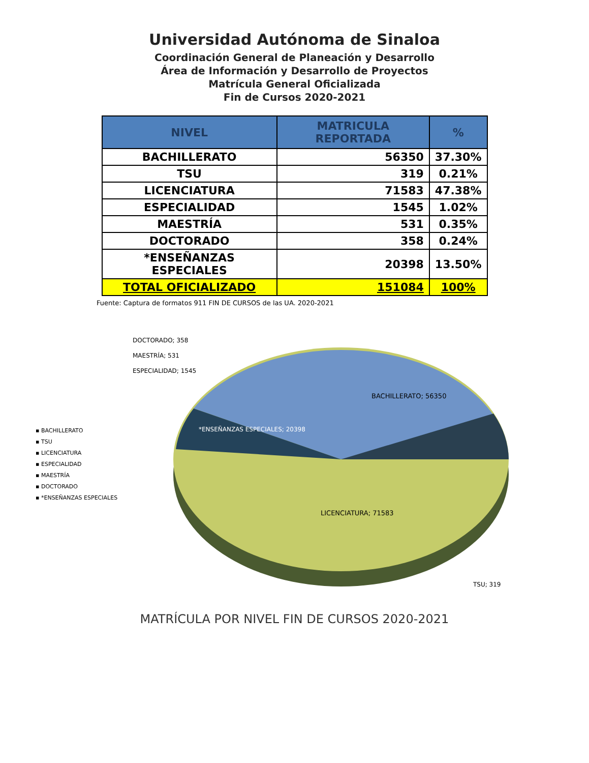Universidad Autónoma de Sinaloa
Coordinación General de Planeación y Desarrollo
Área de Información y Desarrollo de Proyectos
Matrícula General Oficializada
Fin de Cursos 2020-2021
| NIVEL | MATRICULA REPORTADA | % |
| --- | --- | --- |
| BACHILLERATO | 56350 | 37.30% |
| TSU | 319 | 0.21% |
| LICENCIATURA | 71583 | 47.38% |
| ESPECIALIDAD | 1545 | 1.02% |
| MAESTRÍA | 531 | 0.35% |
| DOCTORADO | 358 | 0.24% |
| *ENSEÑANZAS ESPECIALES | 20398 | 13.50% |
| TOTAL OFICIALIZADO | 151084 | 100% |
Fuente: Captura de formatos 911 FIN DE CURSOS de las UA. 2020-2021
▪ BACHILLERATO
▪ TSU
▪ LICENCIATURA
▪ ESPECIALIDAD
▪ MAESTRÍA
▪ DOCTORADO
▪ *ENSEÑANZAS ESPECIALES
BACHILLERATO; 56350
LICENCIATURA; 71583
*ENSEÑANZAS ESPECIALES; 20398
TSU; 319
DOCTORADO; 358
MAESTRÍA; 531
ESPECIALIDAD; 1545
MATRÍCULA POR NIVEL FIN DE CURSOS 2020-2021